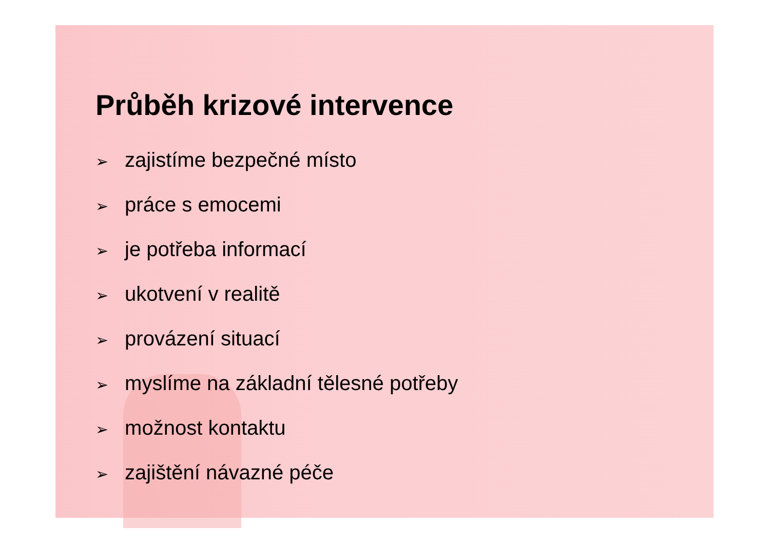Průběh krizové intervence
➢ zajistíme bezpečné místo
➢ práce s emocemi
➢ je potřeba informací
➢ ukotvení v realitě
➢ provázení situací
➢ myslíme na základní tělesné potřeby
➢ možnost kontaktu
➢ zajištění návazné péče